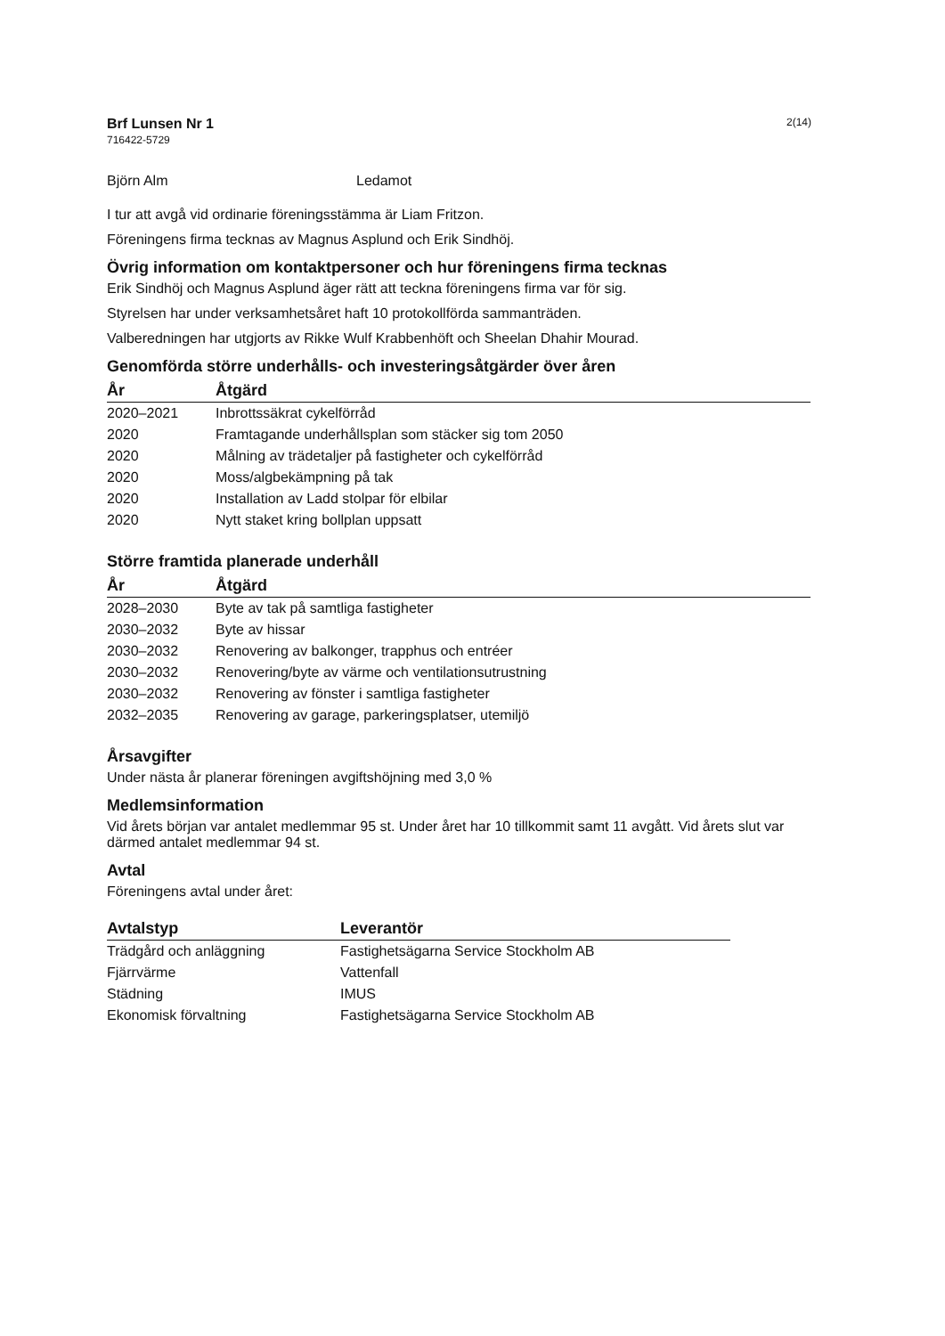Brf Lunsen Nr 1
716422-5729
2(14)
Björn Alm Ledamot
I tur att avgå vid ordinarie föreningsstämma är Liam Fritzon.
Föreningens firma tecknas av Magnus Asplund och Erik Sindhöj.
Övrig information om kontaktpersoner och hur föreningens firma tecknas
Erik Sindhöj och Magnus Asplund äger rätt att teckna föreningens firma var för sig.
Styrelsen har under verksamhetsåret haft 10 protokollförda sammanträden.
Valberedningen har utgjorts av Rikke Wulf Krabbenhöft och Sheelan Dhahir Mourad.
Genomförda större underhålls- och investeringsåtgärder över åren
| År | Åtgärd |
| --- | --- |
| 2020–2021 | Inbrottssäkrat cykelförråd |
| 2020 | Framtagande underhållsplan som stäcker sig tom 2050 |
| 2020 | Målning av trädetaljer på fastigheter och cykelförråd |
| 2020 | Moss/algbekämpning på tak |
| 2020 | Installation av Ladd stolpar för elbilar |
| 2020 | Nytt staket kring bollplan uppsatt |
Större framtida planerade underhåll
| År | Åtgärd |
| --- | --- |
| 2028–2030 | Byte av tak på samtliga fastigheter |
| 2030–2032 | Byte av hissar |
| 2030–2032 | Renovering av balkonger, trapphus och entréer |
| 2030–2032 | Renovering/byte av värme och ventilationsutrustning |
| 2030–2032 | Renovering av fönster i samtliga fastigheter |
| 2032–2035 | Renovering av garage, parkeringsplatser, utemiljö |
Årsavgifter
Under nästa år planerar föreningen avgiftshöjning med 3,0 %
Medlemsinformation
Vid årets början var antalet medlemmar 95 st. Under året har 10 tillkommit samt 11 avgått. Vid årets slut var därmed antalet medlemmar 94 st.
Avtal
Föreningens avtal under året:
| Avtalstyp | Leverantör |
| --- | --- |
| Trädgård och anläggning | Fastighetsägarna Service Stockholm AB |
| Fjärrvärme | Vattenfall |
| Städning | IMUS |
| Ekonomisk förvaltning | Fastighetsägarna Service Stockholm AB |